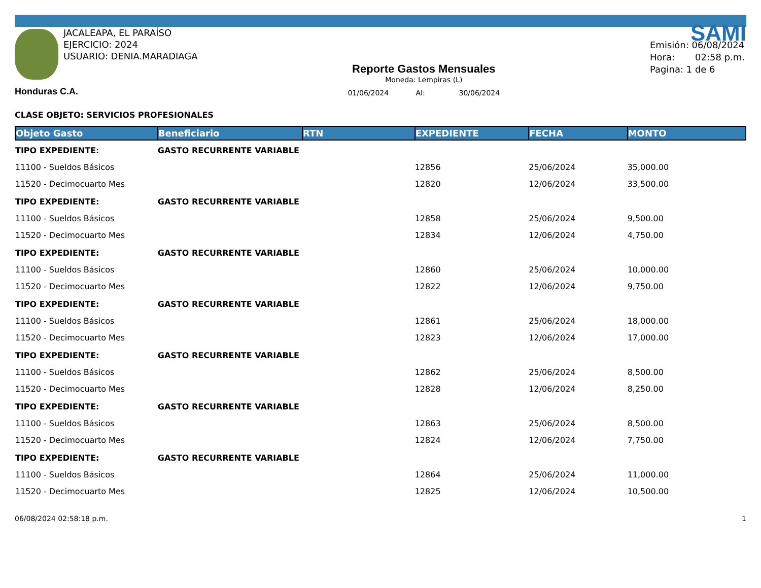JACALEAPA, EL PARAÍSO
EJERCICIO: 2024
USUARIO: DENIA.MARADIAGA
Honduras C.A.
Reporte Gastos Mensuales
Moneda: Lempiras (L)
01/06/2024 Al: 30/06/2024
SAMI
Emisión: 06/08/2024
Hora: 02:58 p.m.
Pagina: 1 de 6
CLASE OBJETO: SERVICIOS PROFESIONALES
| Objeto Gasto | Beneficiario | RTN | EXPEDIENTE | FECHA | MONTO |
| --- | --- | --- | --- | --- | --- |
| TIPO EXPEDIENTE: | GASTO RECURRENTE VARIABLE | | | | |
| 11100 - Sueldos Básicos | | | 12856 | 25/06/2024 | 35,000.00 |
| 11520 - Decimocuarto Mes | | | 12820 | 12/06/2024 | 33,500.00 |
| TIPO EXPEDIENTE: | GASTO RECURRENTE VARIABLE | | | | |
| 11100 - Sueldos Básicos | | | 12858 | 25/06/2024 | 9,500.00 |
| 11520 - Decimocuarto Mes | | | 12834 | 12/06/2024 | 4,750.00 |
| TIPO EXPEDIENTE: | GASTO RECURRENTE VARIABLE | | | | |
| 11100 - Sueldos Básicos | | | 12860 | 25/06/2024 | 10,000.00 |
| 11520 - Decimocuarto Mes | | | 12822 | 12/06/2024 | 9,750.00 |
| TIPO EXPEDIENTE: | GASTO RECURRENTE VARIABLE | | | | |
| 11100 - Sueldos Básicos | | | 12861 | 25/06/2024 | 18,000.00 |
| 11520 - Decimocuarto Mes | | | 12823 | 12/06/2024 | 17,000.00 |
| TIPO EXPEDIENTE: | GASTO RECURRENTE VARIABLE | | | | |
| 11100 - Sueldos Básicos | | | 12862 | 25/06/2024 | 8,500.00 |
| 11520 - Decimocuarto Mes | | | 12828 | 12/06/2024 | 8,250.00 |
| TIPO EXPEDIENTE: | GASTO RECURRENTE VARIABLE | | | | |
| 11100 - Sueldos Básicos | | | 12863 | 25/06/2024 | 8,500.00 |
| 11520 - Decimocuarto Mes | | | 12824 | 12/06/2024 | 7,750.00 |
| TIPO EXPEDIENTE: | GASTO RECURRENTE VARIABLE | | | | |
| 11100 - Sueldos Básicos | | | 12864 | 25/06/2024 | 11,000.00 |
| 11520 - Decimocuarto Mes | | | 12825 | 12/06/2024 | 10,500.00 |
06/08/2024 02:58:18 p.m. 1